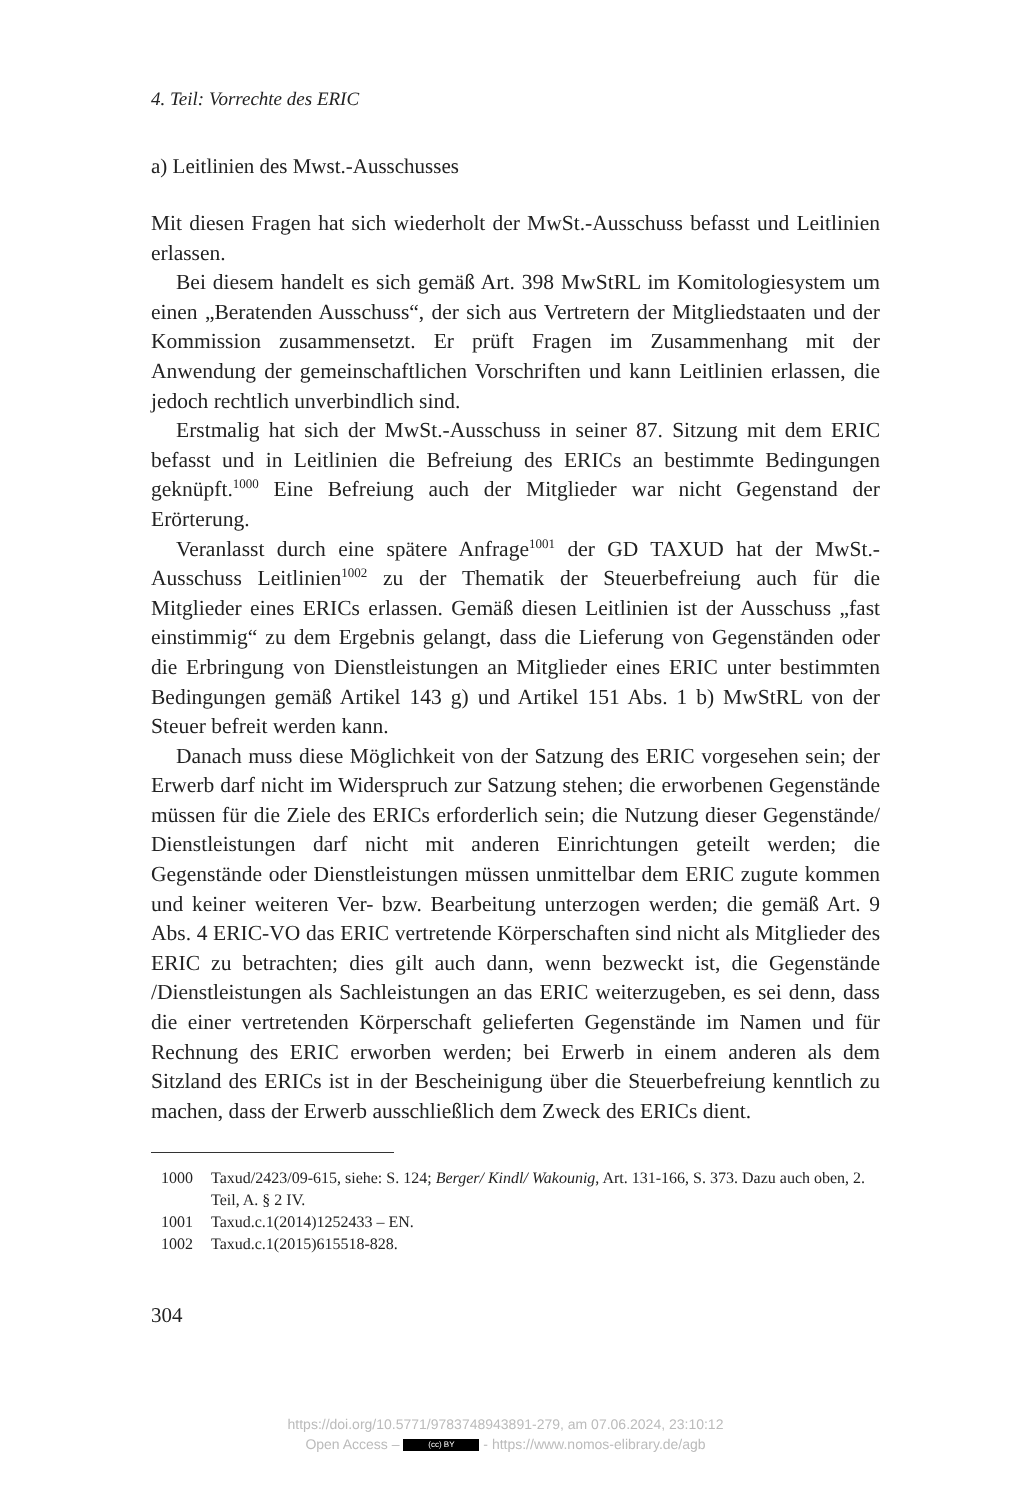4. Teil: Vorrechte des ERIC
a) Leitlinien des Mwst.-Ausschusses
Mit diesen Fragen hat sich wiederholt der MwSt.-Ausschuss befasst und Leitlinien erlassen.
Bei diesem handelt es sich gemäß Art. 398 MwStRL im Komitologiesystem um einen „Beratenden Ausschuss“, der sich aus Vertretern der Mitgliedstaaten und der Kommission zusammensetzt. Er prüft Fragen im Zusammenhang mit der Anwendung der gemeinschaftlichen Vorschriften und kann Leitlinien erlassen, die jedoch rechtlich unverbindlich sind.
Erstmalig hat sich der MwSt.-Ausschuss in seiner 87. Sitzung mit dem ERIC befasst und in Leitlinien die Befreiung des ERICs an bestimmte Bedingungen geknüpft.<sup>1000</sup> Eine Befreiung auch der Mitglieder war nicht Gegenstand der Erörterung.
Veranlasst durch eine spätere Anfrage<sup>1001</sup> der GD TAXUD hat der MwSt.-Ausschuss Leitlinien<sup>1002</sup> zu der Thematik der Steuerbefreiung auch für die Mitglieder eines ERICs erlassen. Gemäß diesen Leitlinien ist der Ausschuss „fast einstimmig“ zu dem Ergebnis gelangt, dass die Lieferung von Gegenständen oder die Erbringung von Dienstleistungen an Mitglieder eines ERIC unter bestimmten Bedingungen gemäß Artikel 143 g) und Artikel 151 Abs. 1 b) MwStRL von der Steuer befreit werden kann.
Danach muss diese Möglichkeit von der Satzung des ERIC vorgesehen sein; der Erwerb darf nicht im Widerspruch zur Satzung stehen; die erworbenen Gegenstände müssen für die Ziele des ERICs erforderlich sein; die Nutzung dieser Gegenstände/ Dienstleistungen darf nicht mit anderen Einrichtungen geteilt werden; die Gegenstände oder Dienstleistungen müssen unmittelbar dem ERIC zugute kommen und keiner weiteren Ver- bzw. Bearbeitung unterzogen werden; die gemäß Art. 9 Abs. 4 ERIC-VO das ERIC vertretende Körperschaften sind nicht als Mitglieder des ERIC zu betrachten; dies gilt auch dann, wenn bezweckt ist, die Gegenstände /Dienstleistungen als Sachleistungen an das ERIC weiterzugeben, es sei denn, dass die einer vertretenden Körperschaft gelieferten Gegenstände im Namen und für Rechnung des ERIC erworben werden; bei Erwerb in einem anderen als dem Sitzland des ERICs ist in der Bescheinigung über die Steuerbefreiung kenntlich zu machen, dass der Erwerb ausschließlich dem Zweck des ERICs dient.
1000 Taxud/2423/09-615, siehe: S. 124; Berger/ Kindl/ Wakounig, Art. 131-166, S. 373. Dazu auch oben, 2. Teil, A. § 2 IV.
1001 Taxud.c.1(2014)1252433 – EN.
1002 Taxud.c.1(2015)615518-828.
304
https://doi.org/10.5771/9783748943891-279, am 07.06.2024, 23:10:12
Open Access – (cc) BY - https://www.nomos-elibrary.de/agb